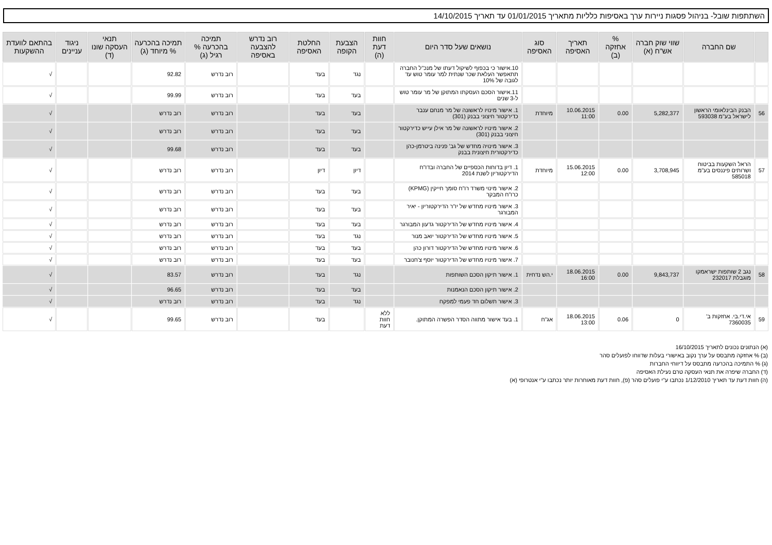השתתפות שובל- בניהול פסגות ניירות ערך באסיפות כלליות מתאריך 01/01/2015 עד תאריך 14/10/2015
| | שם החברה | שווי שוק חברה אש"ח (א) | % אחזקה (ב) | תאריך האסיפה | סוג האסיפה | נושאים שעל סדר היום | חוות דעת (ה) | הצבעת הקופה | החלטת האסיפה | רוב נדרש להצבעה באסיפה | תמיכה בהכרעה % רגיל (ג) | תמיכה בהכרעה % מיוחד (ג) | תנאי העסקה שונו (ד) | ניגוד עניינים | בהתאם לוועדת ההשקעות |
| --- | --- | --- | --- | --- | --- | --- | --- | --- | --- | --- | --- | --- | --- | --- | --- |
| | | | | | | 10.אישור כי בכפוף לשיקול דעתו של מנכ"ל החברה תתאפשר העלאת שכר שנתית למר עומר טוש עד לגובה של 10% | | נגד | בעד | | רוב נדרש | 92.82 | | | √ |
| | | | | | | 11.אישור הסכם העסקתו המתוקן של מר עומר טוש ל-3 שנים | | בעד | בעד | | רוב נדרש | 99.99 | | | √ |
| 56 | הבנק הבינלאומי הראשון לישראל בע"מ 593038 | 5,282,377 | 0.00 | 10.06.2015 11:00 | מיוחדת | 1. אישור מינויו לראשונה של מר מנחם ענבר כדירקטור חיצוני בבנק (301) | | בעד | בעד | | רוב נדרש | רוב נדרש | | | √ |
| | | | | | | 2. אישור מינויו לראשונה של מר אילן עייש כדירקטור חיצוני בבנק (301) | | בעד | בעד | | רוב נדרש | רוב נדרש | | | √ |
| | | | | | | 3. אישור מינויה מחדש של גב' פנינה ביטרמן-כהן כדירקטורית חיצונית בבנק | | בעד | בעד | | רוב נדרש | 99.68 | | | √ |
| 57 | הראל השקעות בביטוח ושרותים פיננסים בע"מ 585018 | 3,708,945 | 0.00 | 15.06.2015 12:00 | מיוחדת | 1. דיון בדוחות הכספיים של החברה ובדו"ח הדירקטוריון לשנת 2014 | | דיון | דיון | | רוב נדרש | רוב נדרש | | | √ |
| | | | | | | 2. אישור מינוי משרד רו"ח סומך חייקין (KPMG) כרו"ח המבקר | | בעד | בעד | | רוב נדרש | רוב נדרש | | | √ |
| | | | | | | 3. אישור מינויו מחדש של יו"ר הדירקטוריון - יאיר המבורגר | | בעד | בעד | | רוב נדרש | רוב נדרש | | | √ |
| | | | | | | 4. אישור מינויו מחדש של הדירקטור גדעון המבורגר | | בעד | בעד | | רוב נדרש | רוב נדרש | | | √ |
| | | | | | | 5. אישור מינויו מחדש של הדירקטור יואב מנור | | נגד | בעד | | רוב נדרש | רוב נדרש | | | √ |
| | | | | | | 6. אישור מינויו מחדש של הדירקטור דורון כהן | | בעד | בעד | | רוב נדרש | רוב נדרש | | | √ |
| | | | | | | 7. אישור מינויו מחדש של הדירקטור יוסף צ'חנובר | | בעד | בעד | | רוב נדרש | רוב נדרש | | | √ |
| 58 | נגב 2 שותפות ישראמקו מוגבלת 232017 | 9,843,737 | 0.00 | 18.06.2015 16:00 | י.הש נדחית | 1. אישור תיקון הסכם השותפות | | נגד | בעד | | רוב נדרש | 83.57 | | | √ |
| | | | | | | 2. אישור תיקון הסכם הנאמנות | | בעד | בעד | | רוב נדרש | 96.65 | | | √ |
| | | | | | | 3. אישור תשלום חד פעמי למפקח | | נגד | בעד | | רוב נדרש | רוב נדרש | | | √ |
| 59 | אי.די.בי. אחזקות ב' 7360035 | 0 | 0.06 | 18.06.2015 13:00 | אג"ח | 1. בעד אישור מתווה הסדר הפשרה המתוקן. | ללא חוות דעת | | בעד | | רוב נדרש | 99.65 | | | √ |
(א) הנתונים נכונים לתאריך 16/10/2015
(ב) % אחזקה מתבסס על ערך נקוב באישורי בעלות שדווחו לפועלים סהר
(ג) % התמיכה בהכרעה מתבסס על דיווחי החברות
(ד) החברה שיפרה את תנאי העסקה טרם נעילת האסיפה
(ה) חוות דעת עד תאריך 1/12/2010 נכתבו ע"י פועלים סהר (פ), חוות דעת מאוחרות יותר נכתבו ע"י אנטרופי (א)